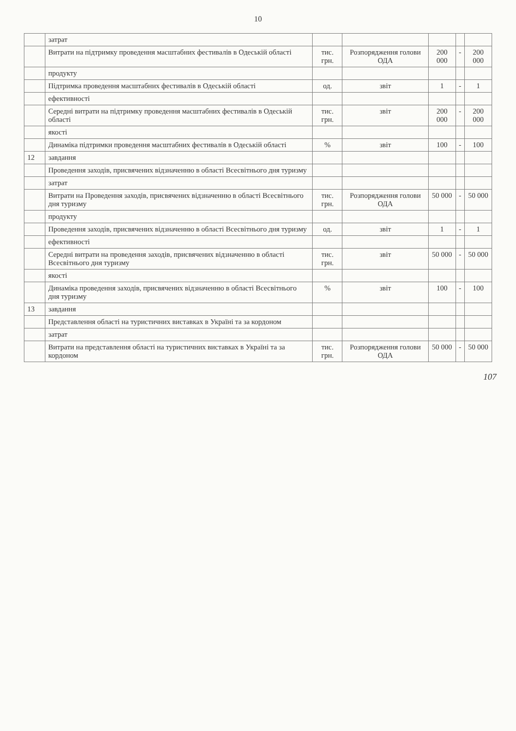10
| | затрат | | | | | |
| | Витрати на підтримку проведення масштабних фестивалів в Одеській області | тис. грн. | Розпорядження голови ОДА | 200 000 | - | 200 000 |
| | продукту | | | | | |
| | Підтримка проведення масштабних фестивалів в Одеській області | од. | звіт | 1 | - | 1 |
| | ефективності | | | | | |
| | Середні витрати на підтримку проведення масштабних фестивалів в Одеській області | тис. грн. | звіт | 200 000 | - | 200 000 |
| | якості | | | | | |
| | Динаміка підтримки проведення масштабних фестивалів в Одеській області | % | звіт | 100 | - | 100 |
| 12 | завдання | | | | | |
| | Проведення заходів, присвячених відзначенню в області Всесвітнього дня туризму | | | | | |
| | затрат | | | | | |
| | Витрати на Проведення заходів, присвячених відзначенню в області Всесвітнього дня туризму | тис. грн. | Розпорядження голови ОДА | 50 000 | - | 50 000 |
| | продукту | | | | | |
| | Проведення заходів, присвячених відзначенню в області Всесвітнього дня туризму | од. | звіт | 1 | - | 1 |
| | ефективності | | | | | |
| | Середні витрати на проведення заходів, присвячених відзначенню в області Всесвітнього дня туризму | тис. грн. | звіт | 50 000 | - | 50 000 |
| | якості | | | | | |
| | Динаміка проведення заходів, присвячених відзначенню в області Всесвітнього дня туризму | % | звіт | 100 | - | 100 |
| 13 | завдання | | | | | |
| | Представлення області на туристичних виставках в Україні та за кордоном | | | | | |
| | затрат | | | | | |
| | Витрати на представлення області на туристичних виставках в Україні та за кордоном | тис. грн. | Розпорядження голови ОДА | 50 000 | - | 50 000 |
107